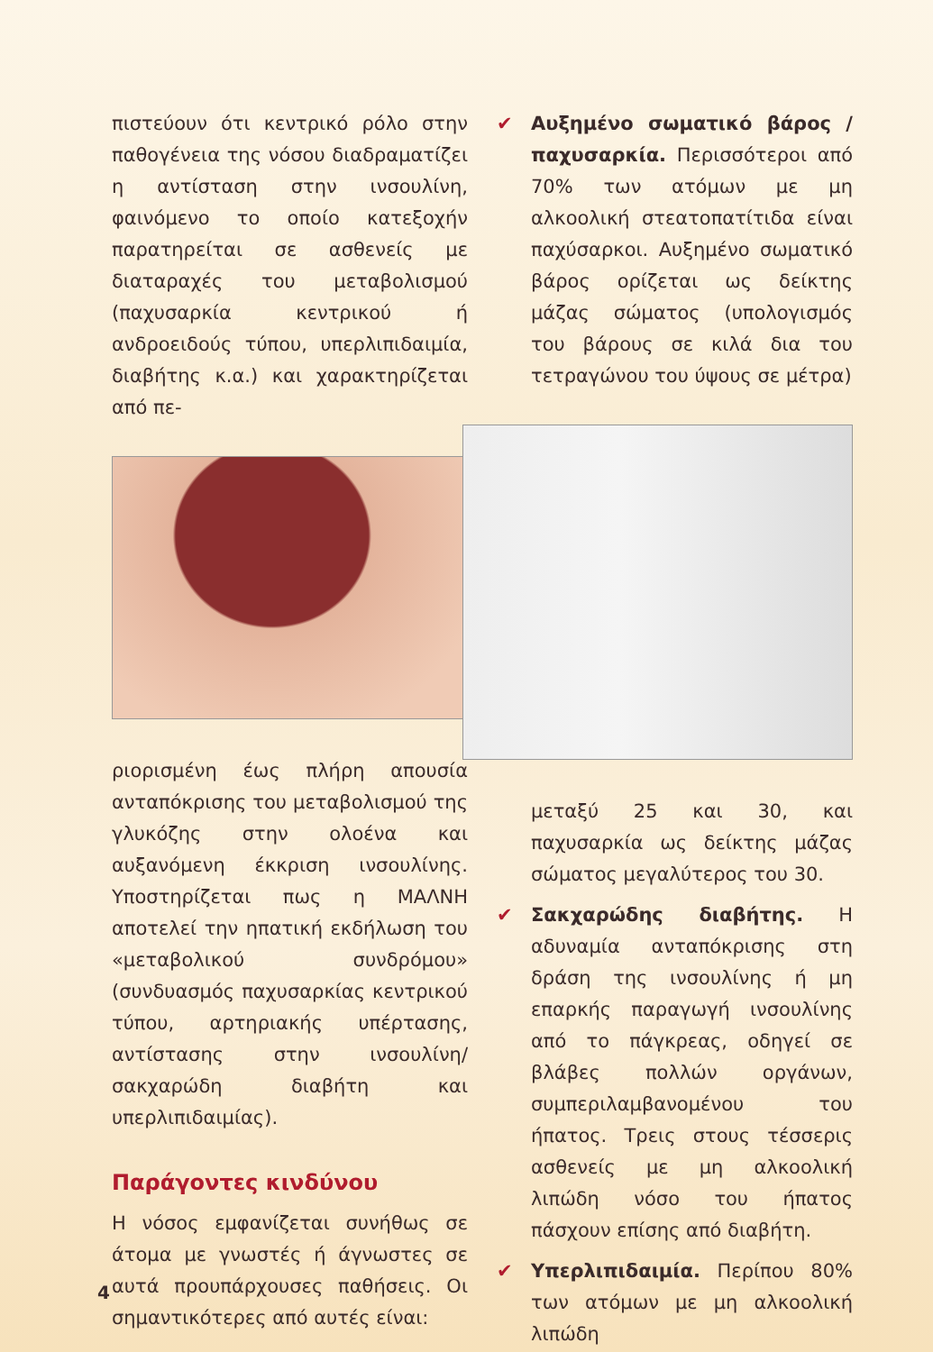πιστεύουν ότι κεντρικό ρόλο στην παθογένεια της νόσου διαδραματίζει η αντίσταση στην ινσουλίνη, φαινόμενο το οποίο κατεξοχήν παρατηρείται σε ασθενείς με διαταραχές του μεταβολισμού (παχυσαρκία κεντρικού ή ανδροειδούς τύπου, υπερλιπιδαιμία, διαβήτης κ.α.) και χαρακτηρίζεται από πε-
ριορισμένη έως πλήρη απουσία ανταπόκρισης του μεταβολισμού της γλυκόζης στην ολοένα και αυξανόμενη έκκριση ινσουλίνης. Υποστηρίζεται πως η ΜΑΛΝΗ αποτελεί την ηπατική εκδήλωση του «μεταβολικού συνδρόμου» (συνδυασμός παχυσαρκίας κεντρικού τύπου, αρτηριακής υπέρτασης, αντίστασης στην ινσουλίνη/σακχαρώδη διαβήτη και υπερλιπιδαιμίας).
Παράγοντες κινδύνου
Η νόσος εμφανίζεται συνήθως σε άτομα με γνωστές ή άγνωστες σε αυτά προυπάρχουσες παθήσεις. Οι σημαντικότερες από αυτές είναι:
✔ Αυξημένο σωματικό βάρος / παχυσαρκία. Περισσότεροι από 70% των ατόμων με μη αλκοολική στεατοπατίτιδα είναι παχύσαρκοι. Αυξημένο σωματικό βάρος ορίζεται ως δείκτης μάζας σώματος (υπολογισμός του βάρους σε κιλά δια του τετραγώνου του ύψους σε μέτρα)
μεταξύ 25 και 30, και παχυσαρκία ως δείκτης μάζας σώματος μεγαλύτερος του 30.
✔ Σακχαρώδης διαβήτης. Η αδυναμία ανταπόκρισης στη δράση της ινσουλίνης ή μη επαρκής παραγωγή ινσουλίνης από το πάγκρεας, οδηγεί σε βλάβες πολλών οργάνων, συμπεριλαμβανομένου του ήπατος. Τρεις στους τέσσερις ασθενείς με μη αλκοολική λιπώδη νόσο του ήπατος πάσχουν επίσης από διαβήτη.
✔ Υπερλιπιδαιμία. Περίπου 80% των ατόμων με μη αλκοολική λιπώδη
4